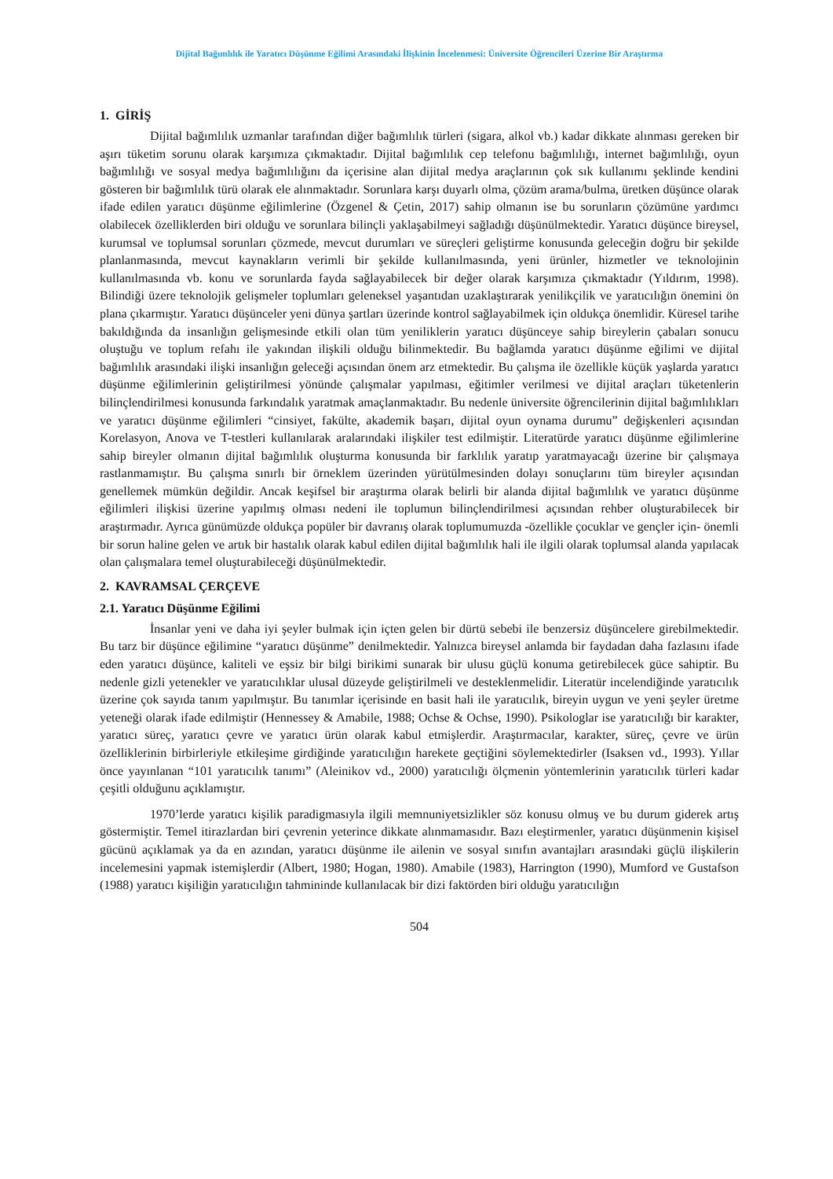Dijital Bağımlılık ile Yaratıcı Düşünme Eğilimi Arasındaki İlişkinin İncelenmesi: Üniversite Öğrencileri Üzerine Bir Araştırma
1. GİRİŞ
Dijital bağımlılık uzmanlar tarafından diğer bağımlılık türleri (sigara, alkol vb.) kadar dikkate alınması gereken bir aşırı tüketim sorunu olarak karşımıza çıkmaktadır. Dijital bağımlılık cep telefonu bağımlılığı, internet bağımlılığı, oyun bağımlılığı ve sosyal medya bağımlılığını da içerisine alan dijital medya araçlarının çok sık kullanımı şeklinde kendini gösteren bir bağımlılık türü olarak ele alınmaktadır. Sorunlara karşı duyarlı olma, çözüm arama/bulma, üretken düşünce olarak ifade edilen yaratıcı düşünme eğilimlerine (Özgenel & Çetin, 2017) sahip olmanın ise bu sorunların çözümüne yardımcı olabilecek özelliklerden biri olduğu ve sorunlara bilinçli yaklaşabilmeyi sağladığı düşünülmektedir. Yaratıcı düşünce bireysel, kurumsal ve toplumsal sorunları çözmede, mevcut durumları ve süreçleri geliştirme konusunda geleceğin doğru bir şekilde planlanmasında, mevcut kaynakların verimli bir şekilde kullanılmasında, yeni ürünler, hizmetler ve teknolojinin kullanılmasında vb. konu ve sorunlarda fayda sağlayabilecek bir değer olarak karşımıza çıkmaktadır (Yıldırım, 1998). Bilindiği üzere teknolojik gelişmeler toplumları geleneksel yaşantıdan uzaklaştırarak yenilikçilik ve yaratıcılığın önemini ön plana çıkarmıştır. Yaratıcı düşünceler yeni dünya şartları üzerinde kontrol sağlayabilmek için oldukça önemlidir. Küresel tarihe bakıldığında da insanlığın gelişmesinde etkili olan tüm yeniliklerin yaratıcı düşünceye sahip bireylerin çabaları sonucu oluştuğu ve toplum refahı ile yakından ilişkili olduğu bilinmektedir. Bu bağlamda yaratıcı düşünme eğilimi ve dijital bağımlılık arasındaki ilişki insanlığın geleceği açısından önem arz etmektedir. Bu çalışma ile özellikle küçük yaşlarda yaratıcı düşünme eğilimlerinin geliştirilmesi yönünde çalışmalar yapılması, eğitimler verilmesi ve dijital araçları tüketenlerin bilinçlendirilmesi konusunda farkındalık yaratmak amaçlanmaktadır. Bu nedenle üniversite öğrencilerinin dijital bağımlılıkları ve yaratıcı düşünme eğilimleri “cinsiyet, fakülte, akademik başarı, dijital oyun oynama durumu” değişkenleri açısından Korelasyon, Anova ve T-testleri kullanılarak aralarındaki ilişkiler test edilmiştir. Literatürde yaratıcı düşünme eğilimlerine sahip bireyler olmanın dijital bağımlılık oluşturma konusunda bir farklılık yaratıp yaratmayacağı üzerine bir çalışmaya rastlanmamıştır. Bu çalışma sınırlı bir örneklem üzerinden yürütülmesinden dolayı sonuçlarını tüm bireyler açısından genellemek mümkün değildir. Ancak keşifsel bir araştırma olarak belirli bir alanda dijital bağımlılık ve yaratıcı düşünme eğilimleri ilişkisi üzerine yapılmış olması nedeni ile toplumun bilinçlendirilmesi açısından rehber oluşturabilecek bir araştırmadır. Ayrıca günümüzde oldukça popüler bir davranış olarak toplumumuzda -özellikle çocuklar ve gençler için- önemli bir sorun haline gelen ve artık bir hastalık olarak kabul edilen dijital bağımlılık hali ile ilgili olarak toplumsal alanda yapılacak olan çalışmalara temel oluşturabileceği düşünülmektedir.
2. KAVRAMSAL ÇERÇEVE
2.1. Yaratıcı Düşünme Eğilimi
İnsanlar yeni ve daha iyi şeyler bulmak için içten gelen bir dürtü sebebi ile benzersiz düşüncelere girebilmektedir. Bu tarz bir düşünce eğilimine “yaratıcı düşünme” denilmektedir. Yalnızca bireysel anlamda bir faydadan daha fazlasını ifade eden yaratıcı düşünce, kaliteli ve eşsiz bir bilgi birikimi sunarak bir ulusu güçlü konuma getirebilecek güce sahiptir. Bu nedenle gizli yetenekler ve yaratıcılıklar ulusal düzeyde geliştirilmeli ve desteklenmelidir. Literatür incelendiğinde yaratıcılık üzerine çok sayıda tanım yapılmıştır. Bu tanımlar içerisinde en basit hali ile yaratıcılık, bireyin uygun ve yeni şeyler üretme yeteneği olarak ifade edilmiştir (Hennessey & Amabile, 1988; Ochse & Ochse, 1990). Psikologlar ise yaratıcılığı bir karakter, yaratıcı süreç, yaratıcı çevre ve yaratıcı ürün olarak kabul etmişlerdir. Araştırmacılar, karakter, süreç, çevre ve ürün özelliklerinin birbirleriyle etkileşime girdiğinde yaratıcılığın harekete geçtiğini söylemektedirler (Isaksen vd., 1993). Yıllar önce yayınlanan “101 yaratıcılık tanımı” (Aleinikov vd., 2000) yaratıcılığı ölçmenin yöntemlerinin yaratıcılık türleri kadar çeşitli olduğunu açıklamıştır.
1970’lerde yaratıcı kişilik paradigmasıyla ilgili memnuniyetsizlikler söz konusu olmuş ve bu durum giderek artış göstermiştir. Temel itirazlardan biri çevrenin yeterince dikkate alınmamasıdır. Bazı eleştirmenler, yaratıcı düşünmenin kişisel gücünü açıklamak ya da en azından, yaratıcı düşünme ile ailenin ve sosyal sınıfın avantajları arasındaki güçlü ilişkilerin incelemesini yapmak istemişlerdir (Albert, 1980; Hogan, 1980). Amabile (1983), Harrington (1990), Mumford ve Gustafson (1988) yaratıcı kişiliğin yaratıcılığın tahmininde kullanılacak bir dizi faktörden biri olduğu yaratıcılığın
504